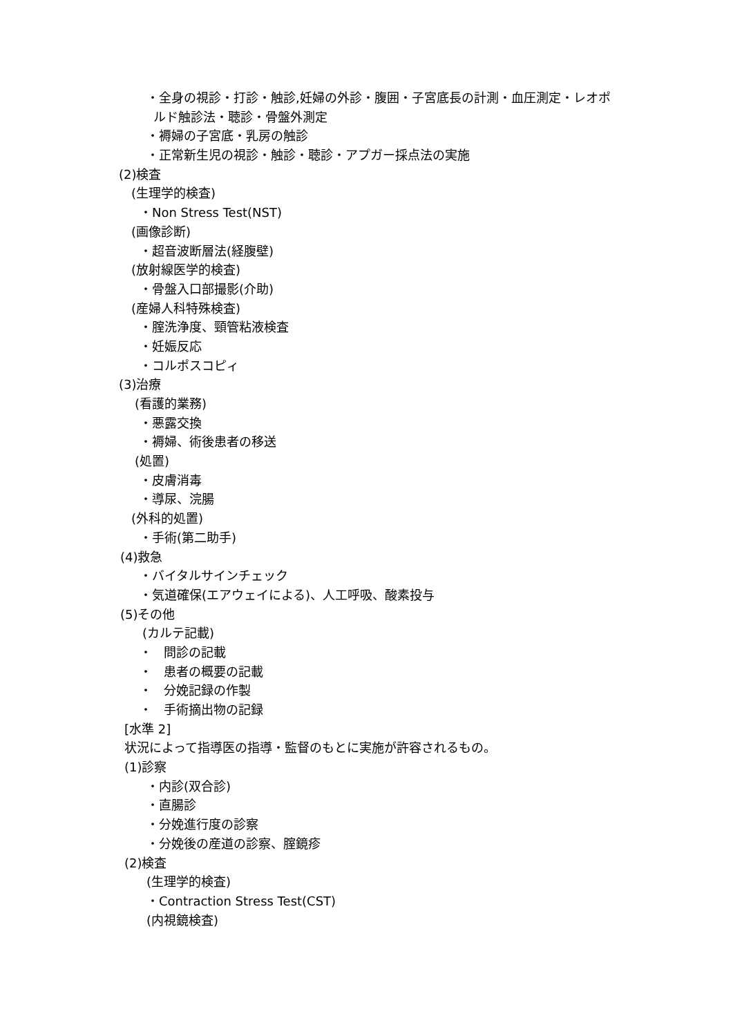・全身の視診・打診・触診,妊婦の外診・腹囲・子宮底長の計測・血圧測定・レオポ
ルド触診法・聴診・骨盤外測定
・褥婦の子宮底・乳房の触診
・正常新生児の視診・触診・聴診・アプガー採点法の実施
(2)検査
(生理学的検査)
・Non Stress Test(NST)
(画像診断)
・超音波断層法(経腹壁)
(放射線医学的検査)
・骨盤入口部撮影(介助)
(産婦人科特殊検査)
・腟洗浄度、頸管粘液検査
・妊娠反応
・コルポスコピィ
(3)治療
(看護的業務)
・悪露交換
・褥婦、術後患者の移送
(処置)
・皮膚消毒
・導尿、浣腸
(外科的処置)
・手術(第二助手)
(4)救急
・バイタルサインチェック
・気道確保(エアウェイによる)、人工呼吸、酸素投与
(5)その他
(カルテ記載)
・ 問診の記載
・ 患者の概要の記載
・ 分娩記録の作製
・ 手術摘出物の記録
[水準 2]
状況によって指導医の指導・監督のもとに実施が許容されるもの。
(1)診察
・内診(双合診)
・直腸診
・分娩進行度の診察
・分娩後の産道の診察、腟鏡疹
(2)検査
(生理学的検査)
・Contraction Stress Test(CST)
(内視鏡検査)